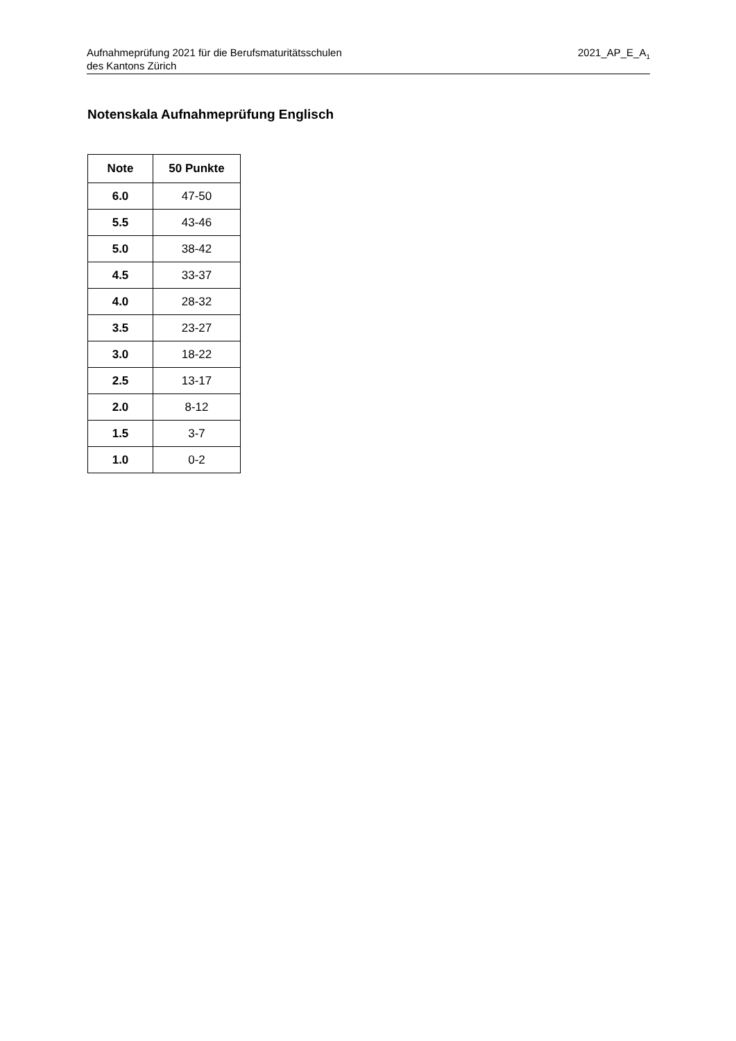Aufnahmeprüfung 2021 für die Berufsmaturitätsschulen
des Kantons Zürich
2021_AP_E_A<sub>1</sub>
Notenskala Aufnahmeprüfung Englisch
| Note | 50 Punkte |
| --- | --- |
| 6.0 | 47-50 |
| 5.5 | 43-46 |
| 5.0 | 38-42 |
| 4.5 | 33-37 |
| 4.0 | 28-32 |
| 3.5 | 23-27 |
| 3.0 | 18-22 |
| 2.5 | 13-17 |
| 2.0 | 8-12 |
| 1.5 | 3-7 |
| 1.0 | 0-2 |